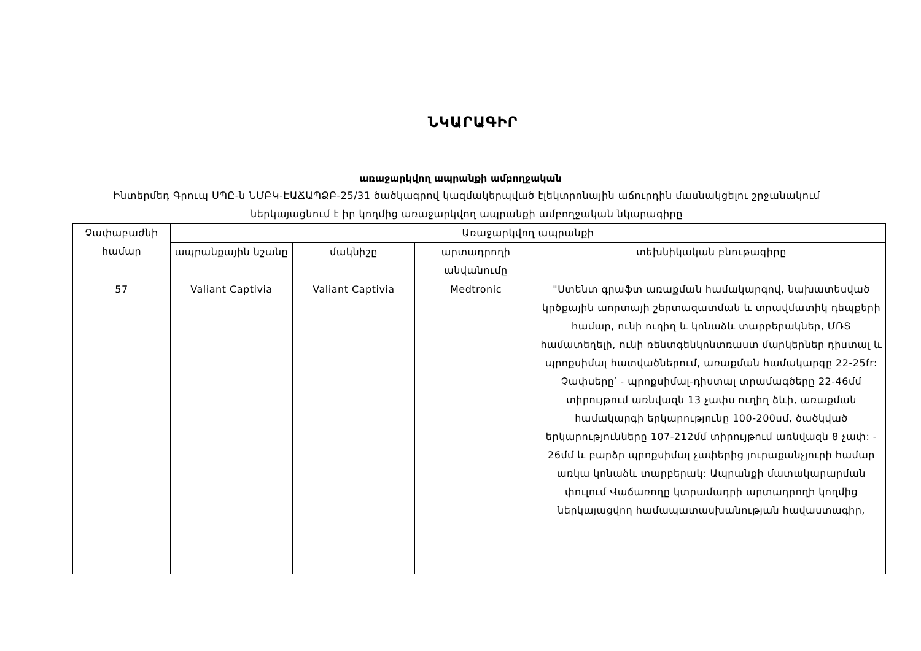ՆԿԱՐԱԳԻՐ
առաջարկվող ապրանքի ամբողջական
Ինտերմեդ Գրուպ ՍՊԸ-ն ՆՄԲԿ-ԷԱՃԱՊՁԲ-25/31 ծածկագրով կազմակերպված էլեկտրոնային աճուրդին մասնակցելու շրջանակում ներկայացնում է իր կողմից առաջարկվող ապրանքի ամբողջական նկարագիրը
| Չափաբաժնի համար | Առաջարկվող ապրանքի | | | |
| --- | --- | --- | --- | --- |
| | ապրանքային նշանը | մակնիշը | արտադրողի անվանումը | տեխնիկական բնութագիրը |
| 57 | Valiant Captivia | Valiant Captivia | Medtronic | "Ստենտ գրաֆտ առաքման համակարգով, նախատեսված կրծքային աորտայի շերտազատման և տրավմատիկ դեպքերի համար, ունի ուղիղ և կոնաձև տարբերակներ, ՄՌՏ համատեղելի, ունի ռենտգենկոնտռաստ մարկերներ դիստալ և պրոքսիմալ հատվածներում, առաքման համակարգը 22-25fr: Չափսերը՝ - պրոքսիմալ-դիստալ տրամագծերը 22-46մմ տիրույթում առնվազն 13 չափս ուղիղ ձևի, առաքման համակարգի երկարությունը 100-200սմ, ծածկված երկարությունները 107-212մմ տիրույթում առնվազն 8 չափ: - 26մմ և բարձր պրոքսիմալ չափերից յուրաքանչյուրի համար առկա կոնաձև տարբերակ: Ապրանքի մատակարարման փուլում Վաճառողը կտրամադրի արտադրողի կողմից ներկայացվող համապատասխանության հավաստագիր, |